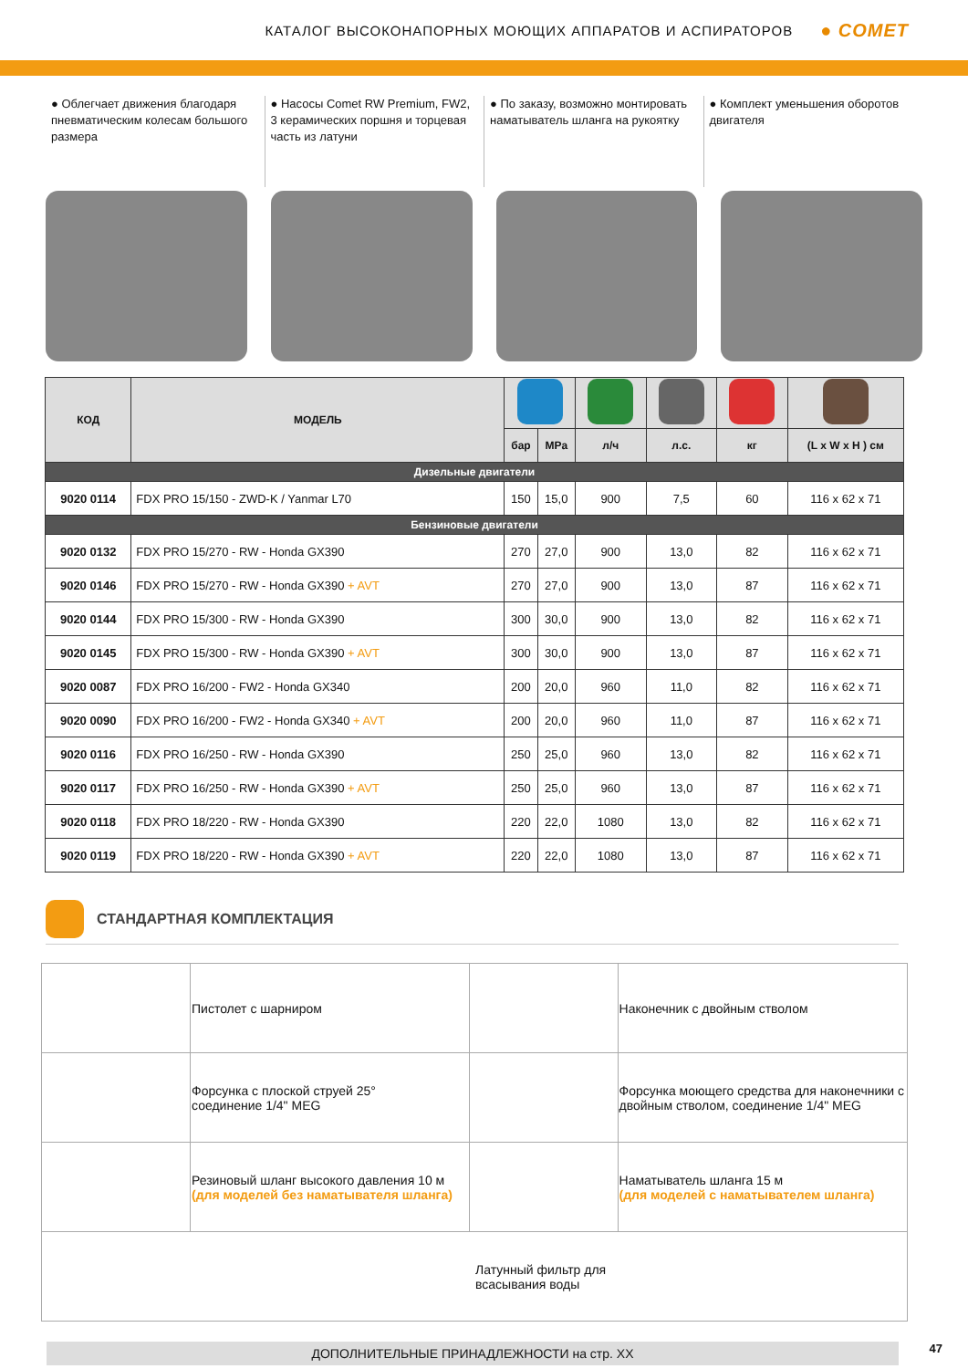КАТАЛОГ ВЫСОКОНАПОРНЫХ МОЮЩИХ АППАРАТОВ И АСПИРАТОРОВ ● COMET
● Облегчает движения благодаря пневматическим колесам большого размера
● Насосы Comet RW Premium, FW2, 3 керамических поршня и торцевая часть из латуни
● По заказу, возможно монтировать наматыватель шланга на рукоятку
● Комплект уменьшения оборотов двигателя
| КОД | МОДЕЛЬ | | | | | | |
| --- | --- | --- | --- | --- | --- | --- | --- |
| | | бар | MPa | л/ч | л.с. | кг | (L x W x H ) см |
| Дизельные двигатели | | | | | | | |
| 9020 0114 | FDX PRO 15/150 - ZWD-K / Yanmar L70 | 150 | 15,0 | 900 | 7,5 | 60 | 116 x 62 x 71 |
| Бензиновые двигатели | | | | | | | |
| 9020 0132 | FDX PRO 15/270 - RW - Honda GX390 | 270 | 27,0 | 900 | 13,0 | 82 | 116 x 62 x 71 |
| 9020 0146 | FDX PRO 15/270 - RW - Honda GX390 + AVT | 270 | 27,0 | 900 | 13,0 | 87 | 116 x 62 x 71 |
| 9020 0144 | FDX PRO 15/300 - RW - Honda GX390 | 300 | 30,0 | 900 | 13,0 | 82 | 116 x 62 x 71 |
| 9020 0145 | FDX PRO 15/300 - RW - Honda GX390 + AVT | 300 | 30,0 | 900 | 13,0 | 87 | 116 x 62 x 71 |
| 9020 0087 | FDX PRO 16/200 - FW2 - Honda GX340 | 200 | 20,0 | 960 | 11,0 | 82 | 116 x 62 x 71 |
| 9020 0090 | FDX PRO 16/200 - FW2 - Honda GX340 + AVT | 200 | 20,0 | 960 | 11,0 | 87 | 116 x 62 x 71 |
| 9020 0116 | FDX PRO 16/250 - RW - Honda GX390 | 250 | 25,0 | 960 | 13,0 | 82 | 116 x 62 x 71 |
| 9020 0117 | FDX PRO 16/250 - RW - Honda GX390 + AVT | 250 | 25,0 | 960 | 13,0 | 87 | 116 x 62 x 71 |
| 9020 0118 | FDX PRO 18/220 - RW - Honda GX390 | 220 | 22,0 | 1080 | 13,0 | 82 | 116 x 62 x 71 |
| 9020 0119 | FDX PRO 18/220 - RW - Honda GX390 + AVT | 220 | 22,0 | 1080 | 13,0 | 87 | 116 x 62 x 71 |
СТАНДАРТНАЯ КОМПЛЕКТАЦИЯ
| | Пистолет с шарниром | | Наконечник с двойным стволом |
| | Форсунка с плоской струей 25° соединение 1/4" MEG | | Форсунка моющего средства для наконечники с двойным стволом, соединение 1/4" MEG |
| | Резиновый шланг высокого давления 10 м (для моделей без наматывателя шланга) | | Наматыватель шланга 15 м (для моделей с наматывателем шланга) |
| Латунный фильтр для всасывания воды | | | |
ДОПОЛНИТЕЛЬНЫЕ ПРИНАДЛЕЖНОСТИ на стр. XX
47